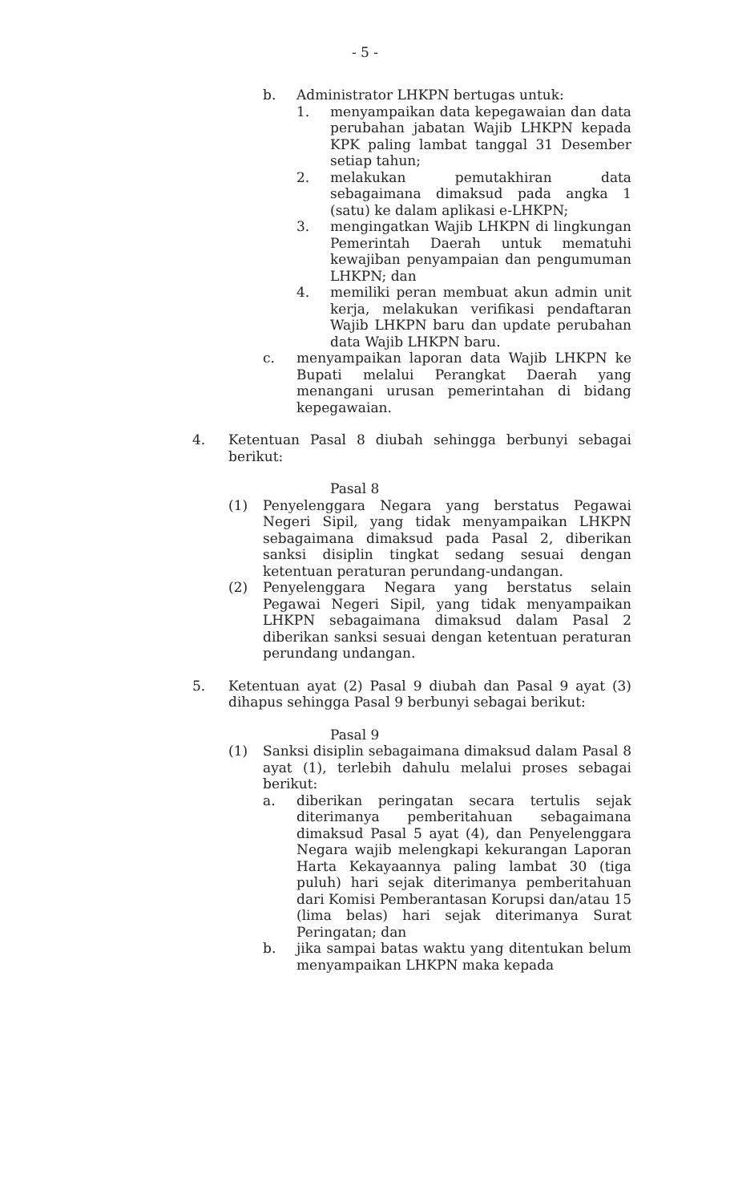- 5 -
b. Administrator LHKPN bertugas untuk:
1. menyampaikan data kepegawaian dan data perubahan jabatan Wajib LHKPN kepada KPK paling lambat tanggal 31 Desember setiap tahun;
2. melakukan pemutakhiran data sebagaimana dimaksud pada angka 1 (satu) ke dalam aplikasi e-LHKPN;
3. mengingatkan Wajib LHKPN di lingkungan Pemerintah Daerah untuk mematuhi kewajiban penyampaian dan pengumuman LHKPN; dan
4. memiliki peran membuat akun admin unit kerja, melakukan verifikasi pendaftaran Wajib LHKPN baru dan update perubahan data Wajib LHKPN baru.
c. menyampaikan laporan data Wajib LHKPN ke Bupati melalui Perangkat Daerah yang menangani urusan pemerintahan di bidang kepegawaian.
4. Ketentuan Pasal 8 diubah sehingga berbunyi sebagai berikut:
Pasal 8
(1) Penyelenggara Negara yang berstatus Pegawai Negeri Sipil, yang tidak menyampaikan LHKPN sebagaimana dimaksud pada Pasal 2, diberikan sanksi disiplin tingkat sedang sesuai dengan ketentuan peraturan perundang-undangan.
(2) Penyelenggara Negara yang berstatus selain Pegawai Negeri Sipil, yang tidak menyampaikan LHKPN sebagaimana dimaksud dalam Pasal 2 diberikan sanksi sesuai dengan ketentuan peraturan perundang undangan.
5. Ketentuan ayat (2) Pasal 9 diubah dan Pasal 9 ayat (3) dihapus sehingga Pasal 9 berbunyi sebagai berikut:
Pasal 9
(1) Sanksi disiplin sebagaimana dimaksud dalam Pasal 8 ayat (1), terlebih dahulu melalui proses sebagai berikut:
a. diberikan peringatan secara tertulis sejak diterimanya pemberitahuan sebagaimana dimaksud Pasal 5 ayat (4), dan Penyelenggara Negara wajib melengkapi kekurangan Laporan Harta Kekayaannya paling lambat 30 (tiga puluh) hari sejak diterimanya pemberitahuan dari Komisi Pemberantasan Korupsi dan/atau 15 (lima belas) hari sejak diterimanya Surat Peringatan; dan
b. jika sampai batas waktu yang ditentukan belum menyampaikan LHKPN maka kepada